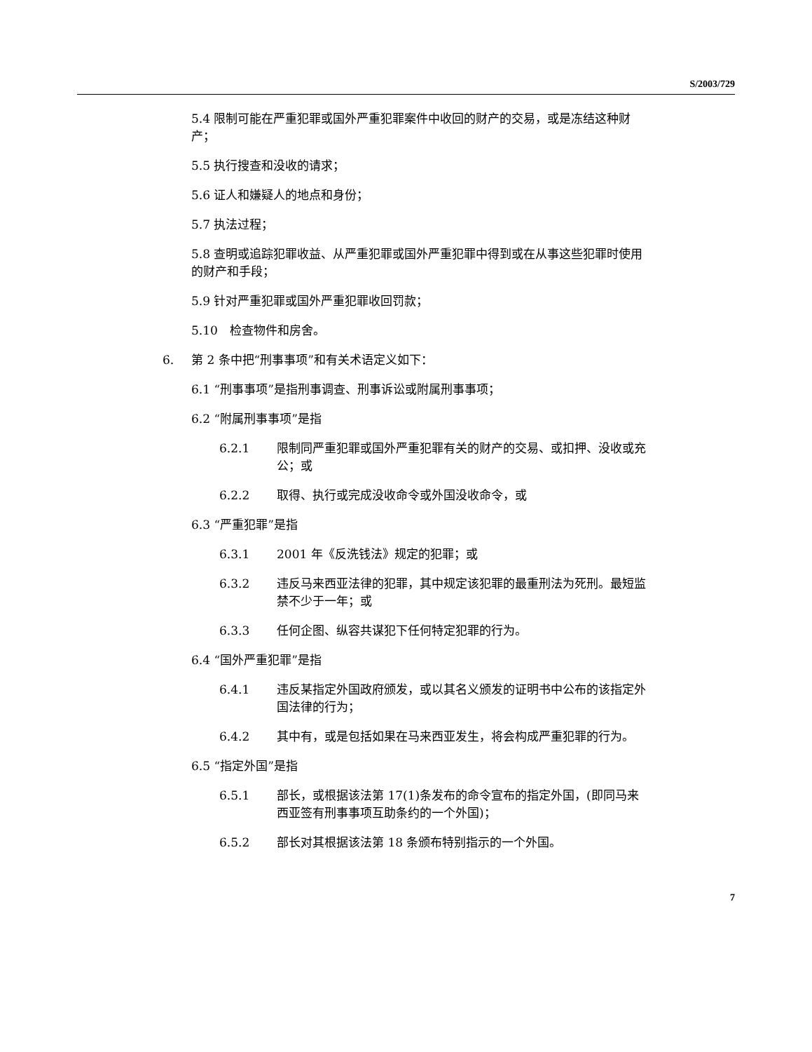S/2003/729
5.4 限制可能在严重犯罪或国外严重犯罪案件中收回的财产的交易，或是冻结这种财产；
5.5 执行搜查和没收的请求；
5.6 证人和嫌疑人的地点和身份；
5.7 执法过程；
5.8 查明或追踪犯罪收益、从严重犯罪或国外严重犯罪中得到或在从事这些犯罪时使用的财产和手段；
5.9 针对严重犯罪或国外严重犯罪收回罚款；
5.10　检查物件和房舍。
6. 第 2 条中把“刑事事项”和有关术语定义如下：
6.1 “刑事事项”是指刑事调查、刑事诉讼或附属刑事事项；
6.2 “附属刑事事项”是指
6.2.1 限制同严重犯罪或国外严重犯罪有关的财产的交易、或扣押、没收或充公；或
6.2.2 取得、执行或完成没收命令或外国没收命令，或
6.3 “严重犯罪”是指
6.3.1 2001 年《反洗钱法》规定的犯罪；或
6.3.2 违反马来西亚法律的犯罪，其中规定该犯罪的最重刑法为死刑。最短监禁不少于一年；或
6.3.3 任何企图、纵容共谋犯下任何特定犯罪的行为。
6.4 “国外严重犯罪”是指
6.4.1 违反某指定外国政府颁发，或以其名义颁发的证明书中公布的该指定外国法律的行为；
6.4.2 其中有，或是包括如果在马来西亚发生，将会构成严重犯罪的行为。
6.5 “指定外国”是指
6.5.1 部长，或根据该法第 17(1)条发布的命令宣布的指定外国，(即同马来西亚签有刑事事项互助条约的一个外国)；
6.5.2 部长对其根据该法第 18 条颁布特别指示的一个外国。
7